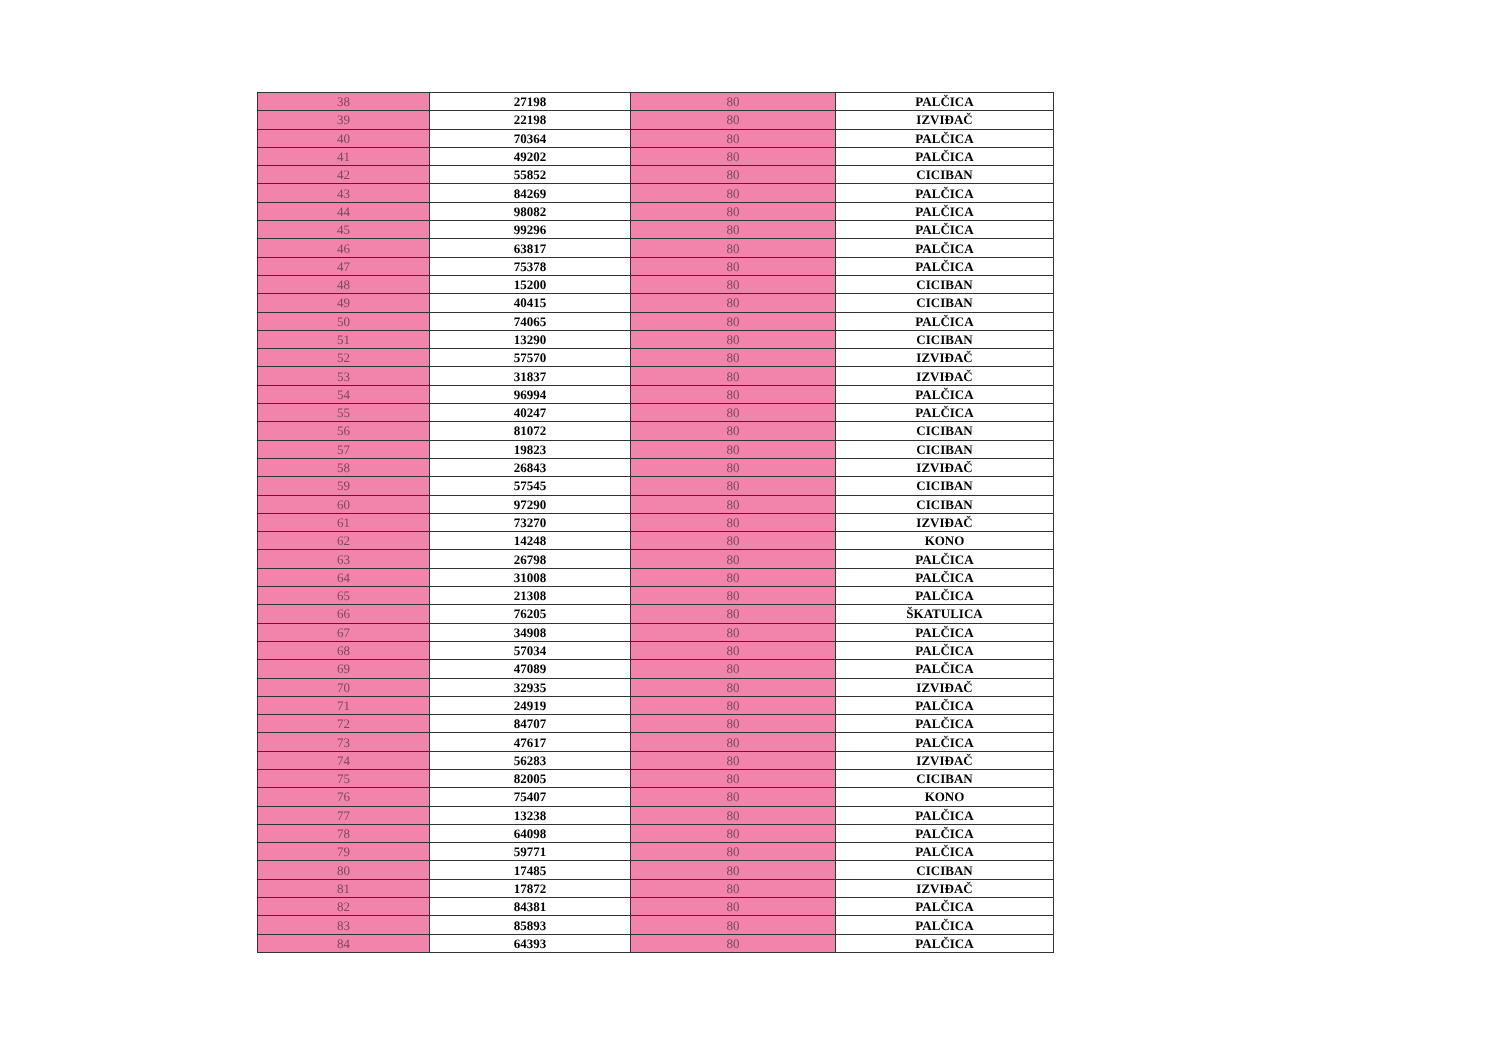| 38 | 27198 | 80 | PALČICA |
| 39 | 22198 | 80 | IZVIĐAČ |
| 40 | 70364 | 80 | PALČICA |
| 41 | 49202 | 80 | PALČICA |
| 42 | 55852 | 80 | CICIBAN |
| 43 | 84269 | 80 | PALČICA |
| 44 | 98082 | 80 | PALČICA |
| 45 | 99296 | 80 | PALČICA |
| 46 | 63817 | 80 | PALČICA |
| 47 | 75378 | 80 | PALČICA |
| 48 | 15200 | 80 | CICIBAN |
| 49 | 40415 | 80 | CICIBAN |
| 50 | 74065 | 80 | PALČICA |
| 51 | 13290 | 80 | CICIBAN |
| 52 | 57570 | 80 | IZVIĐAČ |
| 53 | 31837 | 80 | IZVIĐAČ |
| 54 | 96994 | 80 | PALČICA |
| 55 | 40247 | 80 | PALČICA |
| 56 | 81072 | 80 | CICIBAN |
| 57 | 19823 | 80 | CICIBAN |
| 58 | 26843 | 80 | IZVIĐAČ |
| 59 | 57545 | 80 | CICIBAN |
| 60 | 97290 | 80 | CICIBAN |
| 61 | 73270 | 80 | IZVIĐAČ |
| 62 | 14248 | 80 | KONO |
| 63 | 26798 | 80 | PALČICA |
| 64 | 31008 | 80 | PALČICA |
| 65 | 21308 | 80 | PALČICA |
| 66 | 76205 | 80 | ŠKATULICA |
| 67 | 34908 | 80 | PALČICA |
| 68 | 57034 | 80 | PALČICA |
| 69 | 47089 | 80 | PALČICA |
| 70 | 32935 | 80 | IZVIĐAČ |
| 71 | 24919 | 80 | PALČICA |
| 72 | 84707 | 80 | PALČICA |
| 73 | 47617 | 80 | PALČICA |
| 74 | 56283 | 80 | IZVIĐAČ |
| 75 | 82005 | 80 | CICIBAN |
| 76 | 75407 | 80 | KONO |
| 77 | 13238 | 80 | PALČICA |
| 78 | 64098 | 80 | PALČICA |
| 79 | 59771 | 80 | PALČICA |
| 80 | 17485 | 80 | CICIBAN |
| 81 | 17872 | 80 | IZVIĐAČ |
| 82 | 84381 | 80 | PALČICA |
| 83 | 85893 | 80 | PALČICA |
| 84 | 64393 | 80 | PALČICA |